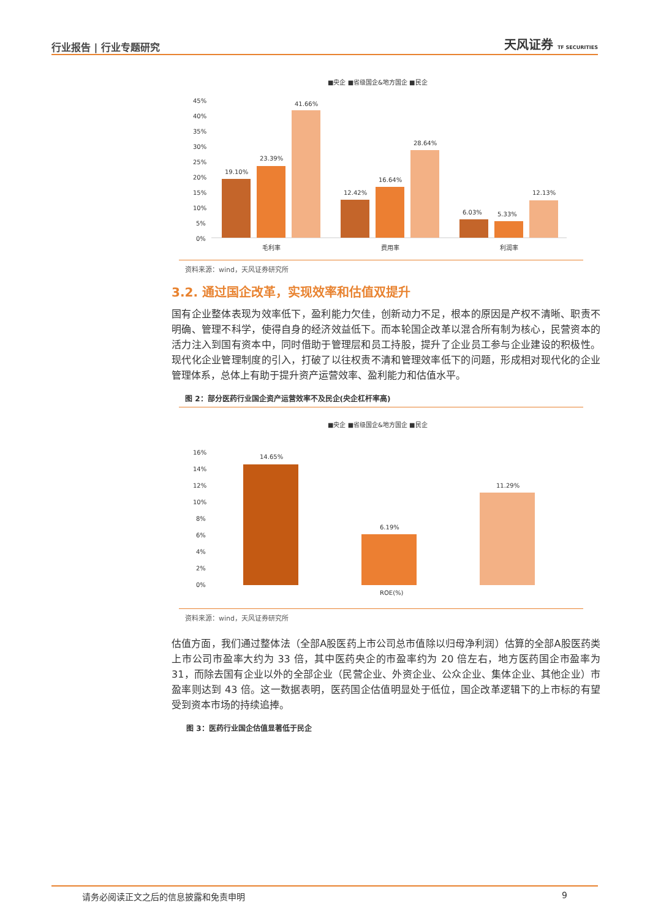行业报告 | 行业专题研究 天风证券 TF SECURITIES
■央企 ■省级国企&地方国企 ■民企
45%
40%
35%
30%
25%
20%
15%
10%
5%
0%
19.10%
23.39%
41.66%
12.42%
16.64%
28.64%
6.03%
5.33%
12.13%
毛利率
费用率
利润率
资料来源：wind，天风证券研究所
3.2. 通过国企改革，实现效率和估值双提升
国有企业整体表现为效率低下，盈利能力欠佳，创新动力不足，根本的原因是产权不清晰、职责不明确、管理不科学，使得自身的经济效益低下。而本轮国企改革以混合所有制为核心，民营资本的活力注入到国有资本中，同时借助于管理层和员工持股，提升了企业员工参与企业建设的积极性。现代化企业管理制度的引入，打破了以往权责不清和管理效率低下的问题，形成相对现代化的企业管理体系，总体上有助于提升资产运营效率、盈利能力和估值水平。
图 2：部分医药行业国企资产运营效率不及民企(央企杠杆率高)
■央企 ■省级国企&地方国企 ■民企
16%
14%
12%
10%
8%
6%
4%
2%
0%
14.65%
6.19%
11.29%
ROE(%)
资料来源：wind，天风证券研究所
估值方面，我们通过整体法（全部A股医药上市公司总市值除以归母净利润）估算的全部A股医药类上市公司市盈率大约为 33 倍，其中医药央企的市盈率约为 20 倍左右，地方医药国企市盈率为 31，而除去国有企业以外的全部企业（民营企业、外资企业、公众企业、集体企业、其他企业）市盈率则达到 43 倍。这一数据表明，医药国企估值明显处于低位，国企改革逻辑下的上市标的有望受到资本市场的持续追捧。
图 3：医药行业国企估值显著低于民企
请务必阅读正文之后的信息披露和免责申明 9